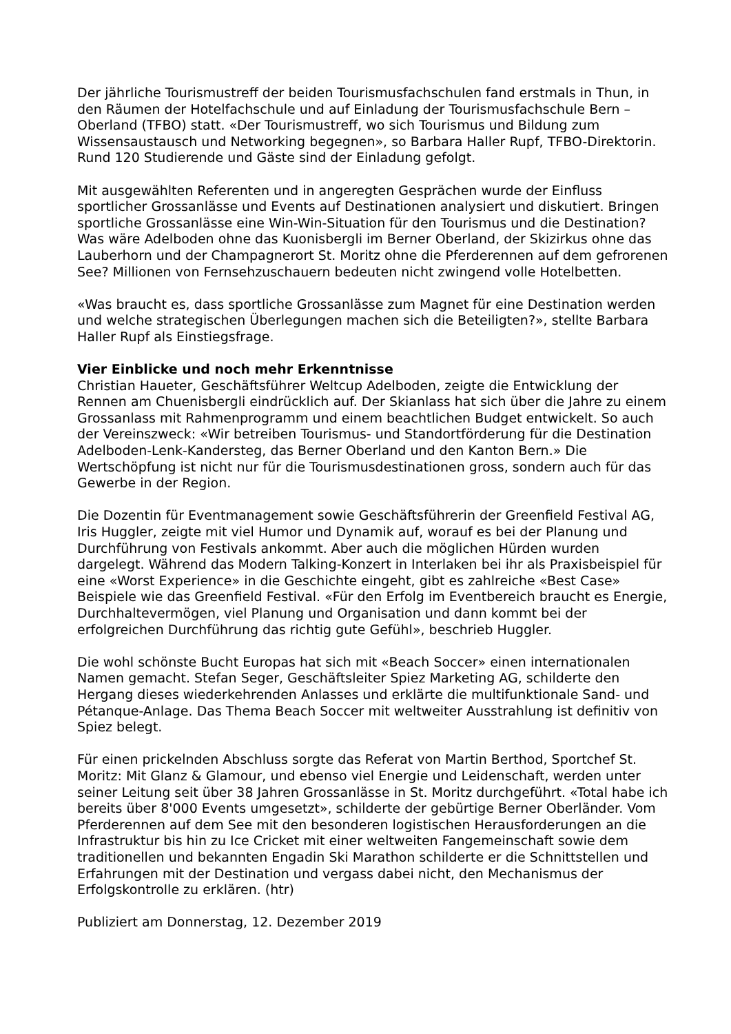Der jährliche Tourismustreff der beiden Tourismusfachschulen fand erstmals in Thun, in den Räumen der Hotelfachschule und auf Einladung der Tourismusfachschule Bern – Oberland (TFBO) statt. «Der Tourismustreff, wo sich Tourismus und Bildung zum Wissensaustausch und Networking begegnen», so Barbara Haller Rupf, TFBO-Direktorin. Rund 120 Studierende und Gäste sind der Einladung gefolgt.
Mit ausgewählten Referenten und in angeregten Gesprächen wurde der Einfluss sportlicher Grossanlässe und Events auf Destinationen analysiert und diskutiert. Bringen sportliche Grossanlässe eine Win-Win-Situation für den Tourismus und die Destination? Was wäre Adelboden ohne das Kuonisbergli im Berner Oberland, der Skizirkus ohne das Lauberhorn und der Champagnerort St. Moritz ohne die Pferderennen auf dem gefrorenen See? Millionen von Fernsehzuschauern bedeuten nicht zwingend volle Hotelbetten.
«Was braucht es, dass sportliche Grossanlässe zum Magnet für eine Destination werden und welche strategischen Überlegungen machen sich die Beteiligten?», stellte Barbara Haller Rupf als Einstiegsfrage.
Vier Einblicke und noch mehr Erkenntnisse
Christian Haueter, Geschäftsführer Weltcup Adelboden, zeigte die Entwicklung der Rennen am Chuenisbergli eindrücklich auf. Der Skianlass hat sich über die Jahre zu einem Grossanlass mit Rahmenprogramm und einem beachtlichen Budget entwickelt. So auch der Vereinszweck: «Wir betreiben Tourismus- und Standortförderung für die Destination Adelboden-Lenk-Kandersteg, das Berner Oberland und den Kanton Bern.» Die Wertschöpfung ist nicht nur für die Tourismusdestinationen gross, sondern auch für das Gewerbe in der Region.
Die Dozentin für Eventmanagement sowie Geschäftsführerin der Greenfield Festival AG, Iris Huggler, zeigte mit viel Humor und Dynamik auf, worauf es bei der Planung und Durchführung von Festivals ankommt. Aber auch die möglichen Hürden wurden dargelegt. Während das Modern Talking-Konzert in Interlaken bei ihr als Praxisbeispiel für eine «Worst Experience» in die Geschichte eingeht, gibt es zahlreiche «Best Case» Beispiele wie das Greenfield Festival. «Für den Erfolg im Eventbereich braucht es Energie, Durchhaltevermögen, viel Planung und Organisation und dann kommt bei der erfolgreichen Durchführung das richtig gute Gefühl», beschrieb Huggler.
Die wohl schönste Bucht Europas hat sich mit «Beach Soccer» einen internationalen Namen gemacht. Stefan Seger, Geschäftsleiter Spiez Marketing AG, schilderte den Hergang dieses wiederkehrenden Anlasses und erklärte die multifunktionale Sand- und Pétanque-Anlage. Das Thema Beach Soccer mit weltweiter Ausstrahlung ist definitiv von Spiez belegt.
Für einen prickelnden Abschluss sorgte das Referat von Martin Berthod, Sportchef St. Moritz: Mit Glanz & Glamour, und ebenso viel Energie und Leidenschaft, werden unter seiner Leitung seit über 38 Jahren Grossanlässe in St. Moritz durchgeführt. «Total habe ich bereits über 8'000 Events umgesetzt», schilderte der gebürtige Berner Oberländer. Vom Pferderennen auf dem See mit den besonderen logistischen Herausforderungen an die Infrastruktur bis hin zu Ice Cricket mit einer weltweiten Fangemeinschaft sowie dem traditionellen und bekannten Engadin Ski Marathon schilderte er die Schnittstellen und Erfahrungen mit der Destination und vergass dabei nicht, den Mechanismus der Erfolgskontrolle zu erklären. (htr)
Publiziert am Donnerstag, 12. Dezember 2019